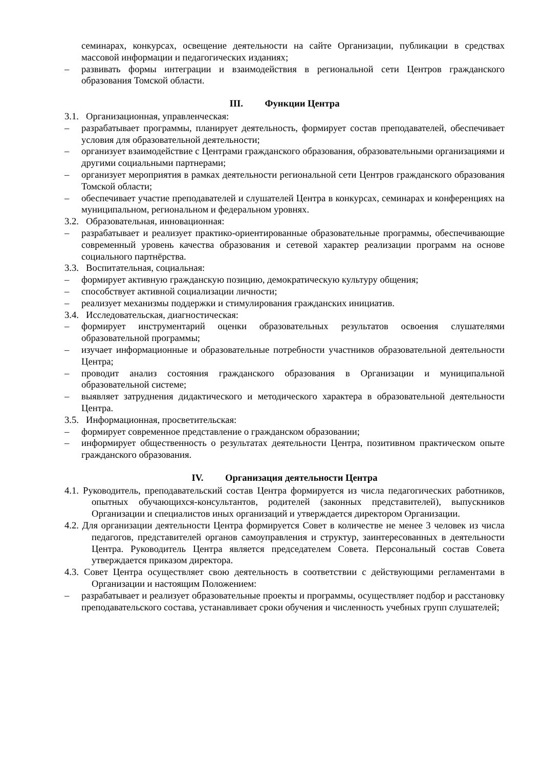семинарах, конкурсах, освещение деятельности на сайте Организации, публикации в средствах массовой информации и педагогических изданиях;
– развивать формы интеграции и взаимодействия в региональной сети Центров гражданского образования Томской области.
III. Функции Центра
3.1. Организационная, управленческая:
– разрабатывает программы, планирует деятельность, формирует состав преподавателей, обеспечивает условия для образовательной деятельности;
– организует взаимодействие с Центрами гражданского образования, образовательными организациями и другими социальными партнерами;
– организует мероприятия в рамках деятельности региональной сети Центров гражданского образования Томской области;
– обеспечивает участие преподавателей и слушателей Центра в конкурсах, семинарах и конференциях на муниципальном, региональном и федеральном уровнях.
3.2. Образовательная, инновационная:
– разрабатывает и реализует практико-ориентированные образовательные программы, обеспечивающие современный уровень качества образования и сетевой характер реализации программ на основе социального партнёрства.
3.3. Воспитательная, социальная:
– формирует активную гражданскую позицию, демократическую культуру общения;
– способствует активной социализации личности;
– реализует механизмы поддержки и стимулирования гражданских инициатив.
3.4. Исследовательская, диагностическая:
– формирует инструментарий оценки образовательных результатов освоения слушателями образовательной программы;
– изучает информационные и образовательные потребности участников образовательной деятельности Центра;
– проводит анализ состояния гражданского образования в Организации и муниципальной образовательной системе;
– выявляет затруднения дидактического и методического характера в образовательной деятельности Центра.
3.5. Информационная, просветительская:
– формирует современное представление о гражданском образовании;
– информирует общественность о результатах деятельности Центра, позитивном практическом опыте гражданского образования.
IV. Организация деятельности Центра
4.1. Руководитель, преподавательский состав Центра формируется из числа педагогических работников, опытных обучающихся-консультантов, родителей (законных представителей), выпускников Организации и специалистов иных организаций и утверждается директором Организации.
4.2. Для организации деятельности Центра формируется Совет в количестве не менее 3 человек из числа педагогов, представителей органов самоуправления и структур, заинтересованных в деятельности Центра. Руководитель Центра является председателем Совета. Персональный состав Совета утверждается приказом директора.
4.3. Совет Центра осуществляет свою деятельность в соответствии с действующими регламентами в Организации и настоящим Положением:
– разрабатывает и реализует образовательные проекты и программы, осуществляет подбор и расстановку преподавательского состава, устанавливает сроки обучения и численность учебных групп слушателей;